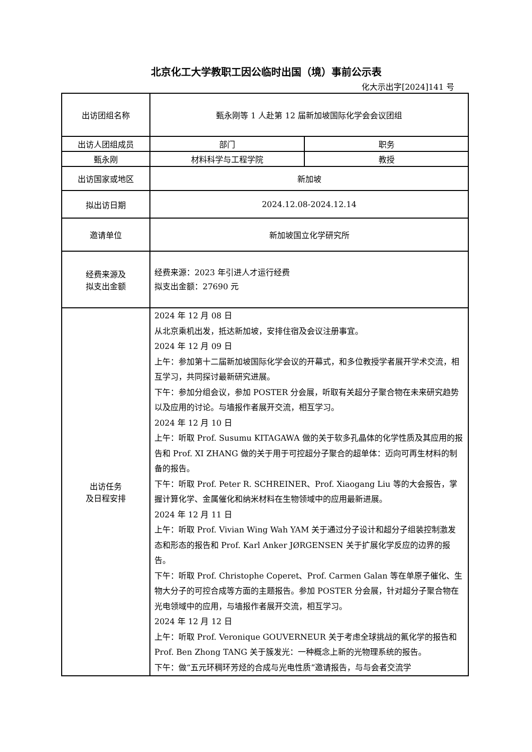北京化工大学教职工因公临时出国（境）事前公示表
化大示出字[2024]141 号
| 出访团组名称 | 甄永刚等 1 人赴第 12 届新加坡国际化学会会议团组 | |
| 出访人团组成员 | 部门 | 职务 |
| 甄永刚 | 材料科学与工程学院 | 教授 |
| 出访国家或地区 | 新加坡 | |
| 拟出访日期 | 2024.12.08-2024.12.14 | |
| 邀请单位 | 新加坡国立化学研究所 | |
| 经费来源及 拟支出金额 | 经费来源：2023 年引进人才运行经费 拟支出金额：27690 元 | |
| 出访任务 及日程安排 | 2024 年 12 月 08 日 从北京乘机出发，抵达新加坡，安排住宿及会议注册事宜。 2024 年 12 月 09 日 上午：参加第十二届新加坡国际化学会议的开幕式，和多位教授学者展开学术交流，相互学习，共同探讨最新研究进展。 下午：参加分组会议，参加 POSTER 分会展，听取有关超分子聚合物在未来研究趋势以及应用的讨论。与墙报作者展开交流，相互学习。 2024 年 12 月 10 日 上午：听取 Prof. Susumu KITAGAWA 做的关于软多孔晶体的化学性质及其应用的报告和 Prof. XI ZHANG 做的关于用于可控超分子聚合的超单体：迈向可再生材料的制备的报告。 下午：听取 Prof. Peter R. SCHREINER、Prof. Xiaogang Liu 等的大会报告，掌握计算化学、金属催化和纳米材料在生物领域中的应用最新进展。 2024 年 12 月 11 日 上午：听取 Prof. Vivian Wing Wah YAM 关于通过分子设计和超分子组装控制激发态和形态的报告和 Prof. Karl Anker JØRGENSEN 关于扩展化学反应的边界的报告。 下午：听取 Prof. Christophe Coperet、Prof. Carmen Galan 等在单原子催化、生物大分子的可控合成等方面的主题报告。参加 POSTER 分会展，针对超分子聚合物在光电领域中的应用，与墙报作者展开交流，相互学习。 2024 年 12 月 12 日 上午：听取 Prof. Veronique GOUVERNEUR 关于考虑全球挑战的氟化学的报告和 Prof. Ben Zhong TANG 关于簇发光：一种概念上新的光物理系统的报告。 下午：做“五元环稠环芳烃的合成与光电性质”邀请报告，与与会者交流学 | |